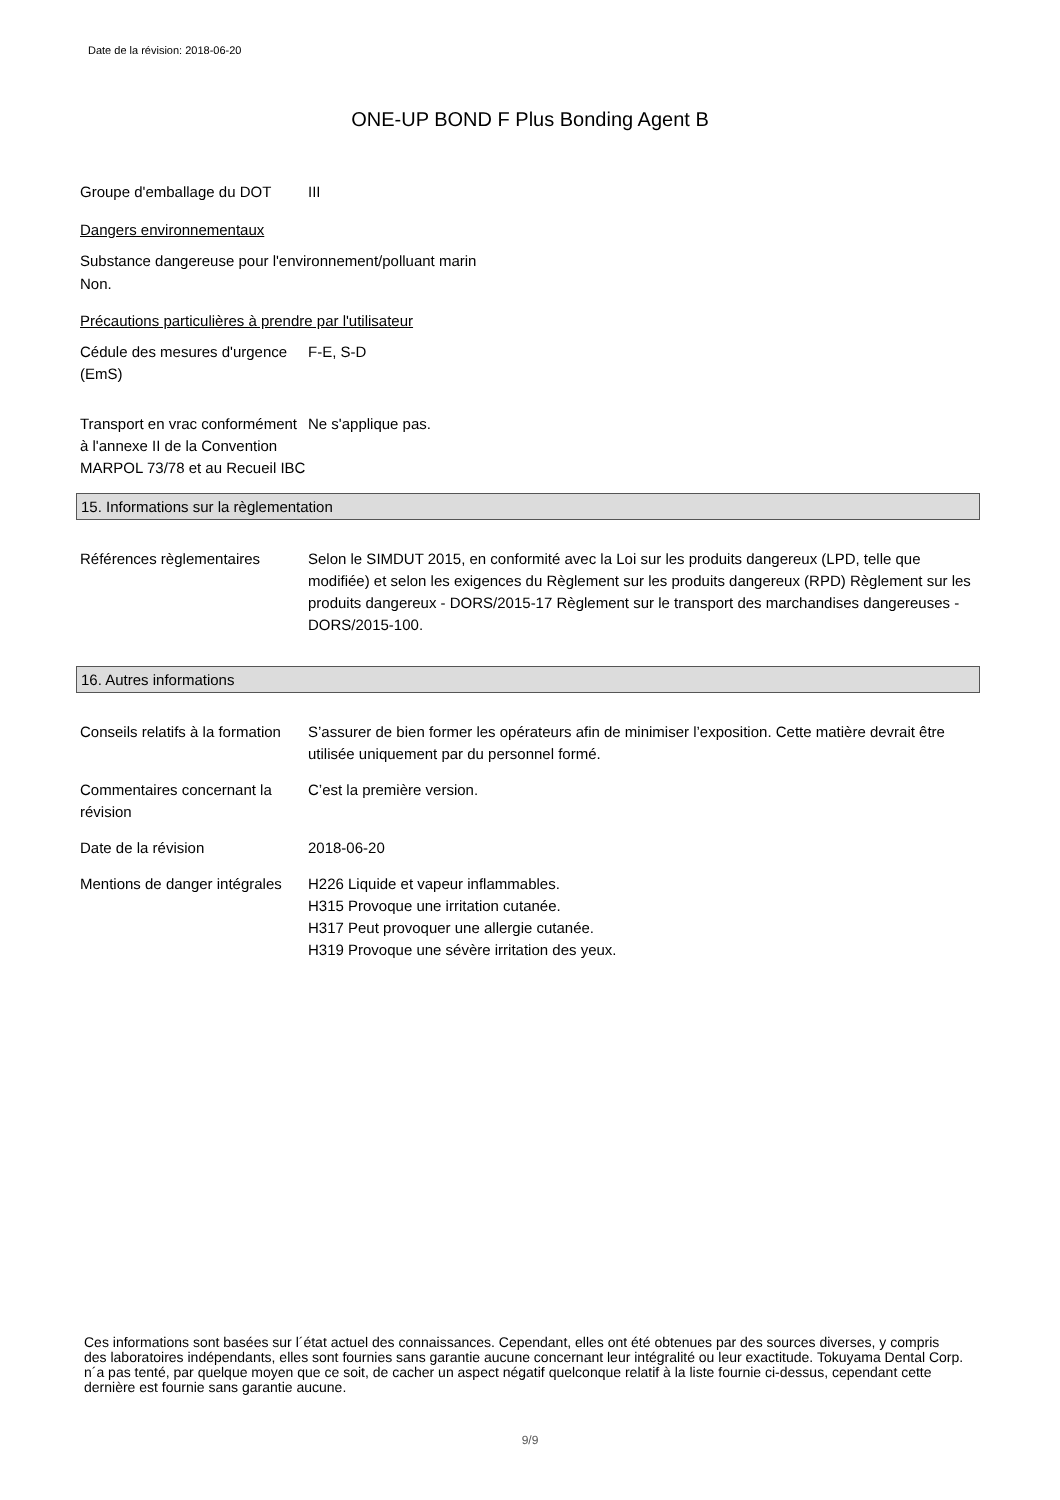Date de la révision: 2018-06-20
ONE-UP BOND F Plus Bonding Agent B
Groupe d'emballage du DOT III
Dangers environnementaux
Substance dangereuse pour l'environnement/polluant marin
Non.
Précautions particulières à prendre par l'utilisateur
Cédule des mesures d'urgence (EmS)
F-E, S-D
Transport en vrac conformément à l'annexe II de la Convention MARPOL 73/78 et au Recueil IBC
Ne s'applique pas.
15. Informations sur la règlementation
Références règlementaires Selon le SIMDUT 2015, en conformité avec la Loi sur les produits dangereux (LPD, telle que modifiée) et selon les exigences du Règlement sur les produits dangereux (RPD) Règlement sur les produits dangereux - DORS/2015-17 Règlement sur le transport des marchandises dangereuses - DORS/2015-100.
16. Autres informations
Conseils relatifs à la formation
S’assurer de bien former les opérateurs afin de minimiser l’exposition. Cette matière devrait être utilisée uniquement par du personnel formé.
Commentaires concernant la révision
C’est la première version.
Date de la révision 2018-06-20
Mentions de danger intégrales
H226 Liquide et vapeur inflammables.
H315 Provoque une irritation cutanée.
H317 Peut provoquer une allergie cutanée.
H319 Provoque une sévère irritation des yeux.
Ces informations sont basées sur l´état actuel des connaissances. Cependant, elles ont été obtenues par des sources diverses, y compris des laboratoires indépendants, elles sont fournies sans garantie aucune concernant leur intégralité ou leur exactitude. Tokuyama Dental Corp. n´a pas tenté, par quelque moyen que ce soit, de cacher un aspect négatif quelconque relatif à la liste fournie ci-dessus, cependant cette dernière est fournie sans garantie aucune.
9/9